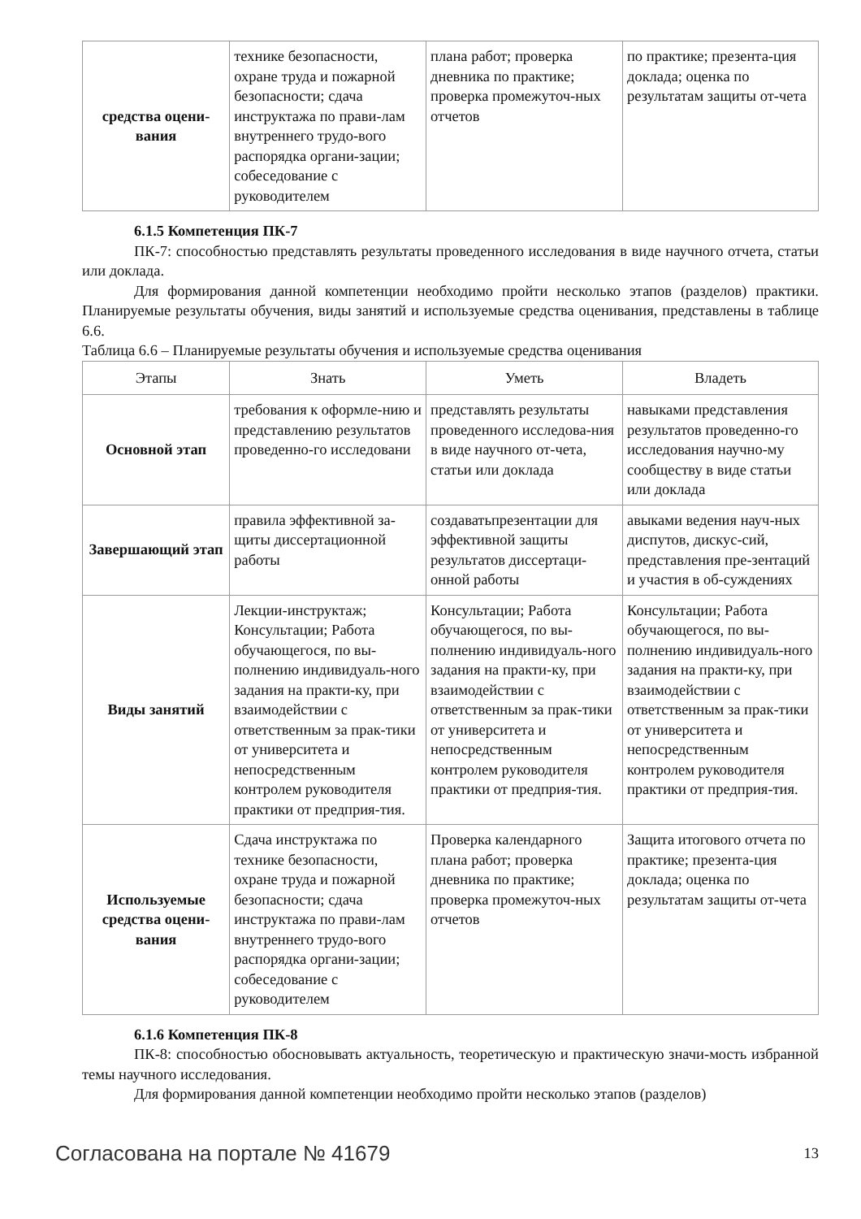| средства оцени-вания | технике безопасности, охране труда и пожарной безопасности; сдача инструктажа по прави-лам внутреннего трудо-вого распорядка органи-зации; собеседование с руководителем | плана работ; проверка дневника по практике; проверка промежуточ-ных отчетов | по практике; презента-ция доклада; оценка по результатам защиты от-чета |
6.1.5 Компетенция ПК-7
ПК-7: способностью представлять результаты проведенного исследования в виде научного отчета, статьи или доклада.
Для формирования данной компетенции необходимо пройти несколько этапов (разделов) практики. Планируемые результаты обучения, виды занятий и используемые средства оценивания, представлены в таблице 6.6.
Таблица 6.6 – Планируемые результаты обучения и используемые средства оценивания
| Этапы | Знать | Уметь | Владеть |
| --- | --- | --- | --- |
| Основной этап | требования к оформле-нию и представлению результатов проведенно-го исследовани | представлять результаты проведенного исследова-ния в виде научного от-чета, статьи или доклада | навыками представления результатов проведенно-го исследования научно-му сообществу в виде статьи или доклада |
| Завершающий этап | правила эффективной за-щиты диссертационной работы | создаватьпрезентации для эффективной защиты результатов диссертаци-онной работы | авыками ведения науч-ных диспутов, дискус-сий, представления пре-зентаций и участия в об-суждениях |
| Виды занятий | Лекции-инструктаж; Консультации; Работа обучающегося, по вы-полнению индивидуаль-ного задания на практи-ку, при взаимодействии с ответственным за прак-тики от университета и непосредственным контролем руководителя практики от предприя-тия. | Консультации; Работа обучающегося, по вы-полнению индивидуаль-ного задания на практи-ку, при взаимодействии с ответственным за прак-тики от университета и непосредственным контролем руководителя практики от предприя-тия. | Консультации; Работа обучающегося, по вы-полнению индивидуаль-ного задания на практи-ку, при взаимодействии с ответственным за прак-тики от университета и непосредственным контролем руководителя практики от предприя-тия. |
| Используемые средства оцени-вания | Сдача инструктажа по технике безопасности, охране труда и пожарной безопасности; сдача инструктажа по прави-лам внутреннего трудо-вого распорядка органи-зации; собеседование с руководителем | Проверка календарного плана работ; проверка дневника по практике; проверка промежуточ-ных отчетов | Защита итогового отчета по практике; презента-ция доклада; оценка по результатам защиты от-чета |
6.1.6 Компетенция ПК-8
ПК-8: способностью обосновывать актуальность, теоретическую и практическую значи-мость избранной темы научного исследования.
Для формирования данной компетенции необходимо пройти несколько этапов (разделов)
Согласована на портале № 41679 13